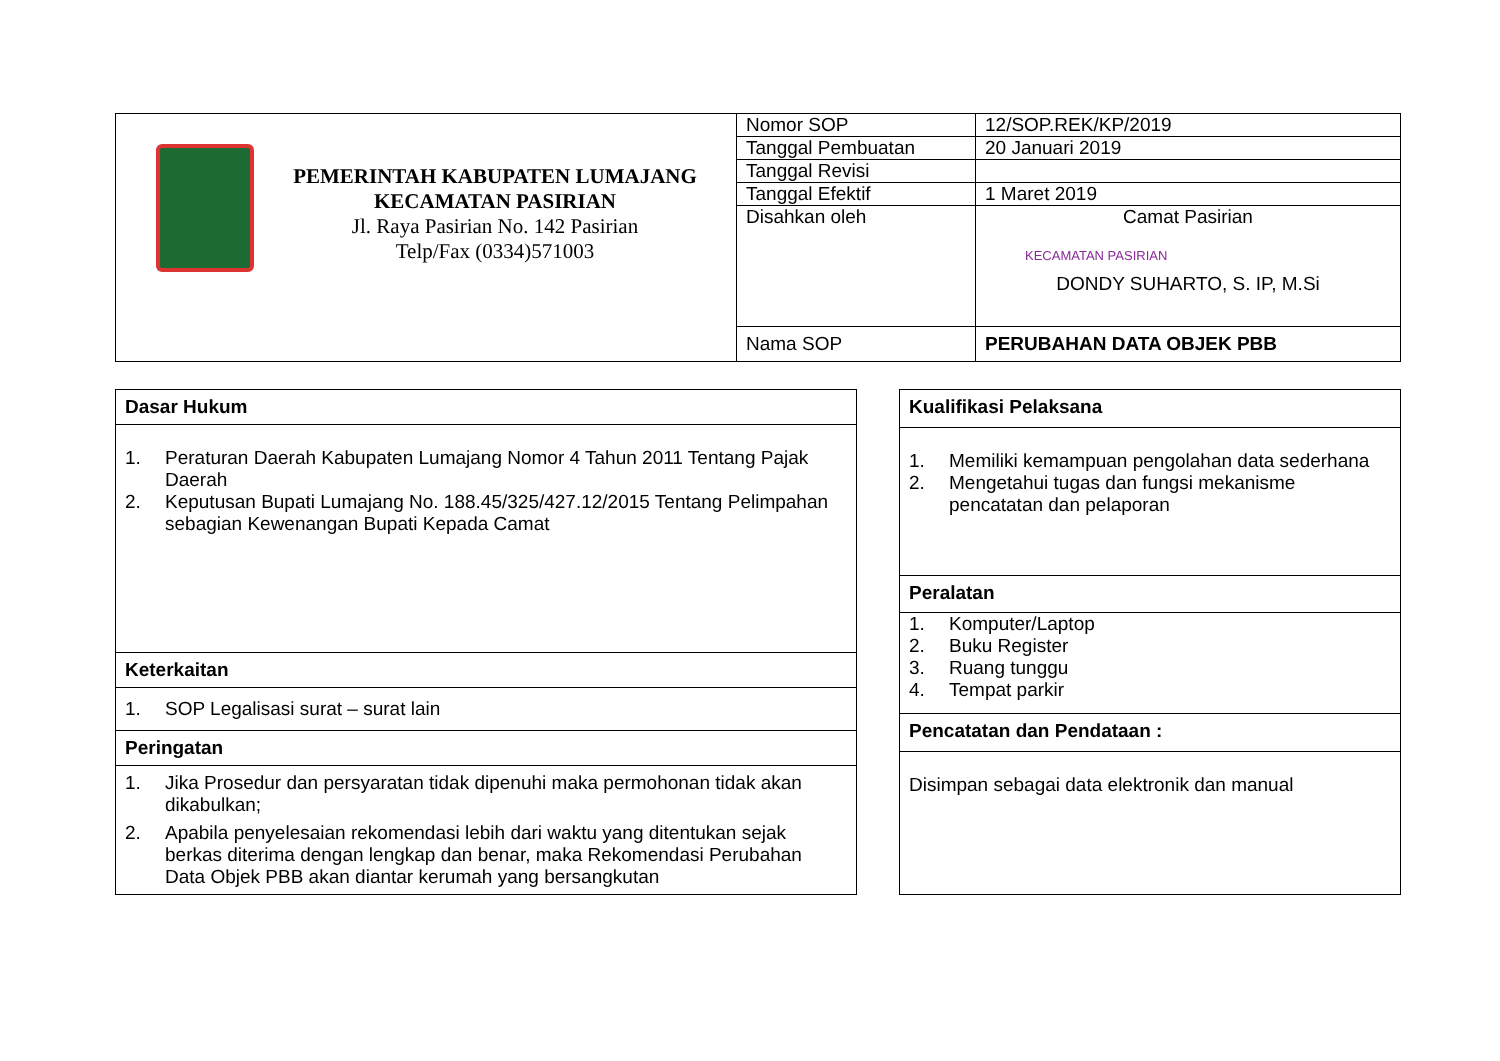| PEMERINTAH KABUPATEN LUMAJANG KECAMATAN PASIRIAN Jl. Raya Pasirian No. 142 Pasirian Telp/Fax (0334)571003 | Nomor SOP | 12/SOP.REK/KP/2019 |
| | Tanggal Pembuatan | 20 Januari 2019 |
| | Tanggal Revisi | |
| | Tanggal Efektif | 1 Maret 2019 |
| | Disahkan oleh | Camat Pasirian KECAMATAN PASIRIAN DONDY SUHARTO, S. IP, M.Si |
| | Nama SOP | PERUBAHAN DATA OBJEK PBB |
| Dasar Hukum |
| 1. Peraturan Daerah Kabupaten Lumajang Nomor 4 Tahun 2011 Tentang Pajak Daerah 2. Keputusan Bupati Lumajang No. 188.45/325/427.12/2015 Tentang Pelimpahan sebagian Kewenangan Bupati Kepada Camat |
| Keterkaitan |
| 1. SOP Legalisasi surat – surat lain |
| Peringatan |
| 1. Jika Prosedur dan persyaratan tidak dipenuhi maka permohonan tidak akan dikabulkan; 2. Apabila penyelesaian rekomendasi lebih dari waktu yang ditentukan sejak berkas diterima dengan lengkap dan benar, maka Rekomendasi Perubahan Data Objek PBB akan diantar kerumah yang bersangkutan |
| Kualifikasi Pelaksana |
| 1. Memiliki kemampuan pengolahan data sederhana 2. Mengetahui tugas dan fungsi mekanisme pencatatan dan pelaporan |
| Peralatan |
| 1. Komputer/Laptop 2. Buku Register 3. Ruang tunggu 4. Tempat parkir |
| Pencatatan dan Pendataan : |
| Disimpan sebagai data elektronik dan manual |